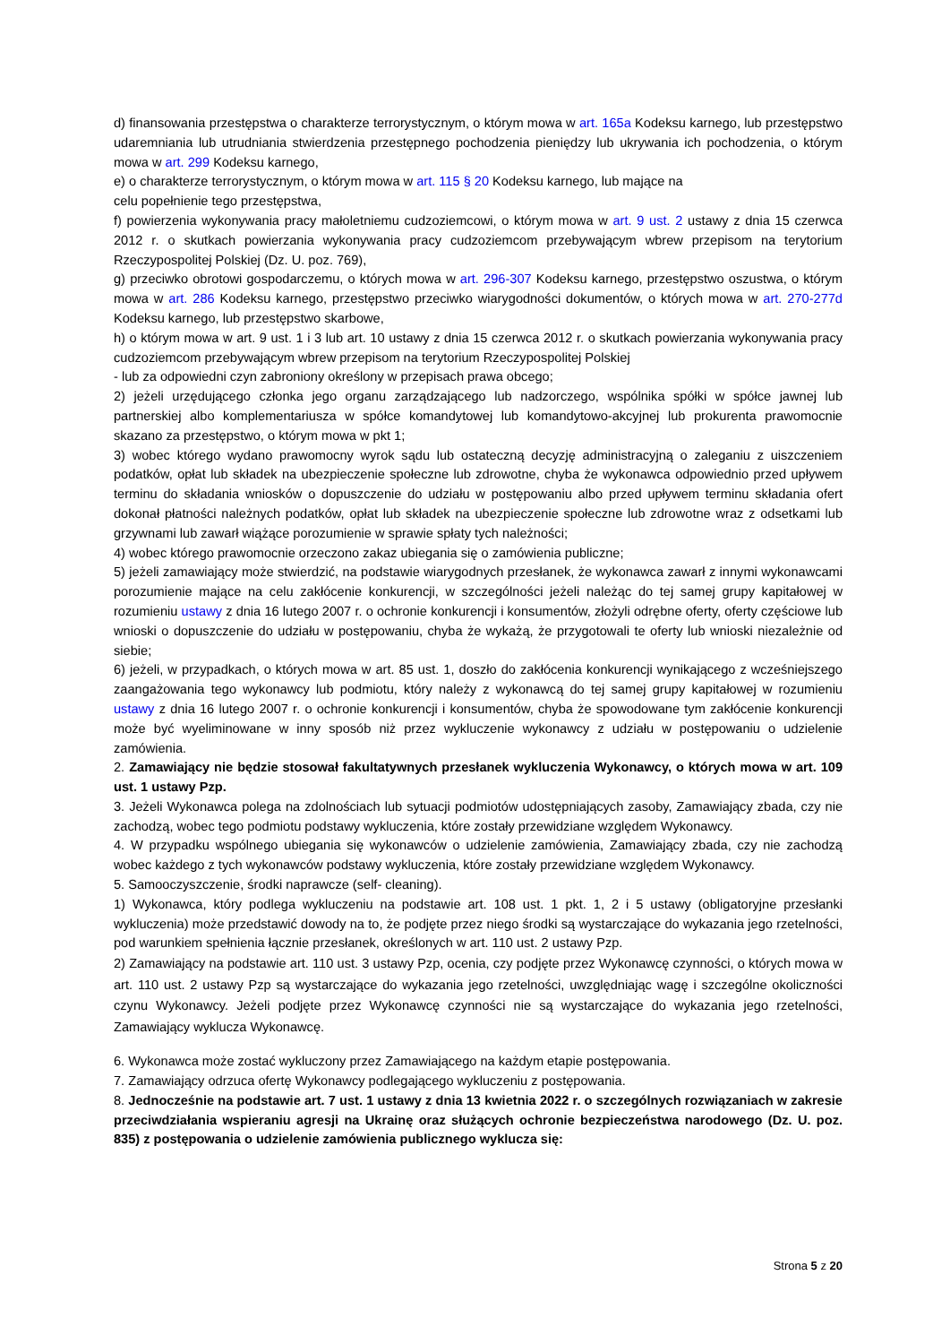d) finansowania przestępstwa o charakterze terrorystycznym, o którym mowa w art. 165a Kodeksu karnego, lub przestępstwo udaremniania lub utrudniania stwierdzenia przestępnego pochodzenia pieniędzy lub ukrywania ich pochodzenia, o którym mowa w art. 299 Kodeksu karnego,
e) o charakterze terrorystycznym, o którym mowa w art. 115 § 20 Kodeksu karnego, lub mające na
celu popełnienie tego przestępstwa,
f) powierzenia wykonywania pracy małoletniemu cudzoziemcowi, o którym mowa w art. 9 ust. 2 ustawy z dnia 15 czerwca 2012 r. o skutkach powierzania wykonywania pracy cudzoziemcom przebywającym wbrew przepisom na terytorium Rzeczypospolitej Polskiej (Dz. U. poz. 769),
g) przeciwko obrotowi gospodarczemu, o których mowa w art. 296-307 Kodeksu karnego, przestępstwo oszustwa, o którym mowa w art. 286 Kodeksu karnego, przestępstwo przeciwko wiarygodności dokumentów, o których mowa w art. 270-277d Kodeksu karnego, lub przestępstwo skarbowe,
h) o którym mowa w art. 9 ust. 1 i 3 lub art. 10 ustawy z dnia 15 czerwca 2012 r. o skutkach powierzania wykonywania pracy cudzoziemcom przebywającym wbrew przepisom na terytorium Rzeczypospolitej Polskiej
- lub za odpowiedni czyn zabroniony określony w przepisach prawa obcego;
2) jeżeli urzędującego członka jego organu zarządzającego lub nadzorczego, wspólnika spółki w spółce jawnej lub partnerskiej albo komplementariusza w spółce komandytowej lub komandytowo-akcyjnej lub prokurenta prawomocnie skazano za przestępstwo, o którym mowa w pkt 1;
3) wobec którego wydano prawomocny wyrok sądu lub ostateczną decyzję administracyjną o zaleganiu z uiszczeniem podatków, opłat lub składek na ubezpieczenie społeczne lub zdrowotne, chyba że wykonawca odpowiednio przed upływem terminu do składania wniosków o dopuszczenie do udziału w postępowaniu albo przed upływem terminu składania ofert dokonał płatności należnych podatków, opłat lub składek na ubezpieczenie społeczne lub zdrowotne wraz z odsetkami lub grzywnami lub zawarł wiążące porozumienie w sprawie spłaty tych należności;
4) wobec którego prawomocnie orzeczono zakaz ubiegania się o zamówienia publiczne;
5) jeżeli zamawiający może stwierdzić, na podstawie wiarygodnych przesłanek, że wykonawca zawarł z innymi wykonawcami porozumienie mające na celu zakłócenie konkurencji, w szczególności jeżeli należąc do tej samej grupy kapitałowej w rozumieniu ustawy z dnia 16 lutego 2007 r. o ochronie konkurencji i konsumentów, złożyli odrębne oferty, oferty częściowe lub wnioski o dopuszczenie do udziału w postępowaniu, chyba że wykażą, że przygotowali te oferty lub wnioski niezależnie od siebie;
6) jeżeli, w przypadkach, o których mowa w art. 85 ust. 1, doszło do zakłócenia konkurencji wynikającego z wcześniejszego zaangażowania tego wykonawcy lub podmiotu, który należy z wykonawcą do tej samej grupy kapitałowej w rozumieniu ustawy z dnia 16 lutego 2007 r. o ochronie konkurencji i konsumentów, chyba że spowodowane tym zakłócenie konkurencji może być wyeliminowane w inny sposób niż przez wykluczenie wykonawcy z udziału w postępowaniu o udzielenie zamówienia.
2. Zamawiający nie będzie stosował fakultatywnych przesłanek wykluczenia Wykonawcy, o których mowa w art. 109 ust. 1 ustawy Pzp.
3. Jeżeli Wykonawca polega na zdolnościach lub sytuacji podmiotów udostępniających zasoby, Zamawiający zbada, czy nie zachodzą, wobec tego podmiotu podstawy wykluczenia, które zostały przewidziane względem Wykonawcy.
4. W przypadku wspólnego ubiegania się wykonawców o udzielenie zamówienia, Zamawiający zbada, czy nie zachodzą wobec każdego z tych wykonawców podstawy wykluczenia, które zostały przewidziane względem Wykonawcy.
5. Samooczyszczenie, środki naprawcze (self- cleaning).
1) Wykonawca, który podlega wykluczeniu na podstawie art. 108 ust. 1 pkt. 1, 2 i 5 ustawy (obligatoryjne przesłanki wykluczenia) może przedstawić dowody na to, że podjęte przez niego środki są wystarczające do wykazania jego rzetelności, pod warunkiem spełnienia łącznie przesłanek, określonych w art. 110 ust. 2 ustawy Pzp.
2) Zamawiający na podstawie art. 110 ust. 3 ustawy Pzp, ocenia, czy podjęte przez Wykonawcę czynności, o których mowa w art. 110 ust. 2 ustawy Pzp są wystarczające do wykazania jego rzetelności, uwzględniając wagę i szczególne okoliczności czynu Wykonawcy. Jeżeli podjęte przez Wykonawcę czynności nie są wystarczające do wykazania jego rzetelności, Zamawiający wyklucza Wykonawcę.
6. Wykonawca może zostać wykluczony przez Zamawiającego na każdym etapie postępowania.
7. Zamawiający odrzuca ofertę Wykonawcy podlegającego wykluczeniu z postępowania.
8. Jednocześnie na podstawie art. 7 ust. 1 ustawy z dnia 13 kwietnia 2022 r. o szczególnych rozwiązaniach w zakresie przeciwdziałania wspieraniu agresji na Ukrainę oraz służących ochronie bezpieczeństwa narodowego (Dz. U. poz. 835) z postępowania o udzielenie zamówienia publicznego wyklucza się:
Strona 5 z 20